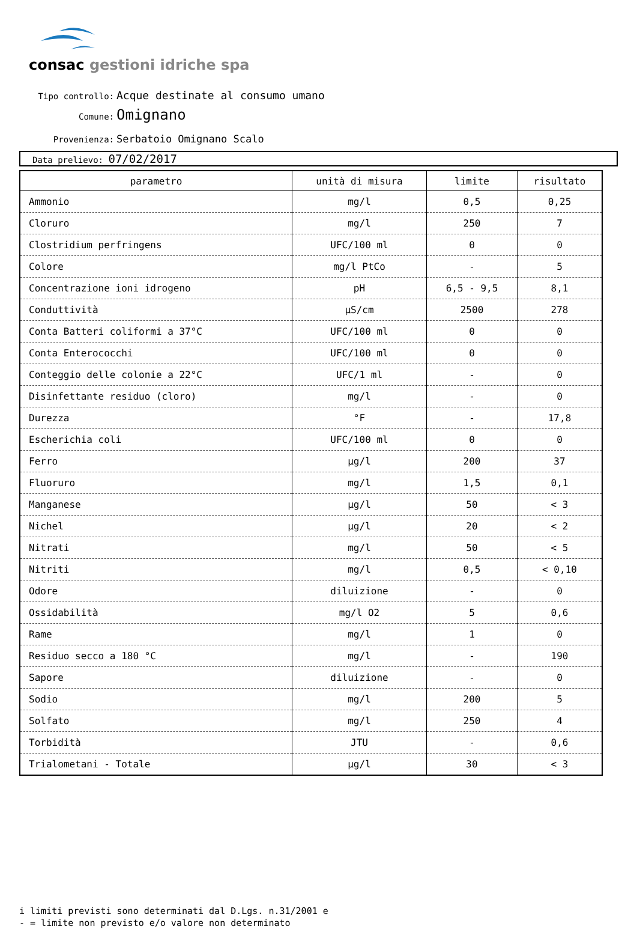consac gestioni idriche spa
Tipo controllo: Acque destinate al consumo umano
Comune: Omignano
Provenienza: Serbatoio Omignano Scalo
Data prelievo: 07/02/2017
| parametro | unità di misura | limite | risultato |
| --- | --- | --- | --- |
| Ammonio | mg/l | 0,5 | 0,25 |
| Cloruro | mg/l | 250 | 7 |
| Clostridium perfringens | UFC/100 ml | 0 | 0 |
| Colore | mg/l PtCo | - | 5 |
| Concentrazione ioni idrogeno | pH | 6,5 - 9,5 | 8,1 |
| Conduttività | µS/cm | 2500 | 278 |
| Conta Batteri coliformi a 37°C | UFC/100 ml | 0 | 0 |
| Conta Enterococchi | UFC/100 ml | 0 | 0 |
| Conteggio delle colonie a 22°C | UFC/1 ml | - | 0 |
| Disinfettante residuo (cloro) | mg/l | - | 0 |
| Durezza | °F | - | 17,8 |
| Escherichia coli | UFC/100 ml | 0 | 0 |
| Ferro | µg/l | 200 | 37 |
| Fluoruro | mg/l | 1,5 | 0,1 |
| Manganese | µg/l | 50 | < 3 |
| Nichel | µg/l | 20 | < 2 |
| Nitrati | mg/l | 50 | < 5 |
| Nitriti | mg/l | 0,5 | < 0,10 |
| Odore | diluizione | - | 0 |
| Ossidabilità | mg/l O2 | 5 | 0,6 |
| Rame | mg/l | 1 | 0 |
| Residuo secco a 180 °C | mg/l | - | 190 |
| Sapore | diluizione | - | 0 |
| Sodio | mg/l | 200 | 5 |
| Solfato | mg/l | 250 | 4 |
| Torbidità | JTU | - | 0,6 |
| Trialometani - Totale | µg/l | 30 | < 3 |
i limiti previsti sono determinati dal D.Lgs. n.31/2001 e
- = limite non previsto e/o valore non determinato